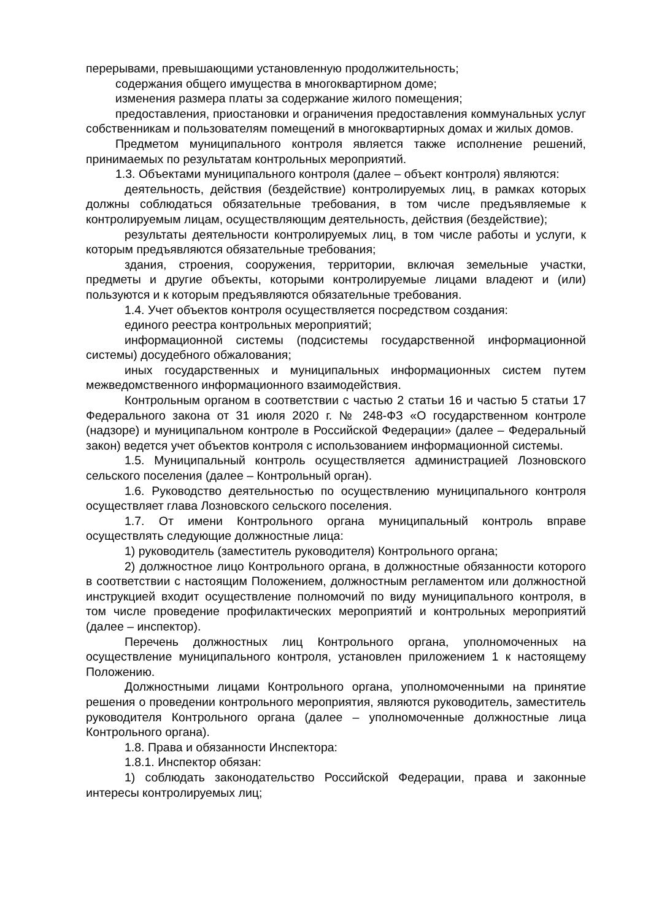перерывами, превышающими установленную продолжительность;
содержания общего имущества в многоквартирном доме;
изменения размера платы за содержание жилого помещения;
предоставления, приостановки и ограничения предоставления коммунальных услуг собственникам и пользователям помещений в многоквартирных домах и жилых домов.
Предметом муниципального контроля является также исполнение решений, принимаемых по результатам контрольных мероприятий.
1.3. Объектами муниципального контроля (далее – объект контроля) являются:
деятельность, действия (бездействие) контролируемых лиц, в рамках которых должны соблюдаться обязательные требования, в том числе предъявляемые к контролируемым лицам, осуществляющим деятельность, действия (бездействие);
результаты деятельности контролируемых лиц, в том числе работы и услуги, к которым предъявляются обязательные требования;
здания, строения, сооружения, территории, включая земельные участки, предметы и другие объекты, которыми контролируемые лицами владеют и (или) пользуются и к которым предъявляются обязательные требования.
1.4. Учет объектов контроля осуществляется посредством создания:
единого реестра контрольных мероприятий;
информационной системы (подсистемы государственной информационной системы) досудебного обжалования;
иных государственных и муниципальных информационных систем путем межведомственного информационного взаимодействия.
Контрольным органом в соответствии с частью 2 статьи 16 и частью 5 статьи 17 Федерального закона от 31 июля 2020 г. № 248-ФЗ «О государственном контроле (надзоре) и муниципальном контроле в Российской Федерации» (далее – Федеральный закон) ведется учет объектов контроля с использованием информационной системы.
1.5. Муниципальный контроль осуществляется администрацией Лозновского сельского поселения (далее – Контрольный орган).
1.6. Руководство деятельностью по осуществлению муниципального контроля осуществляет глава Лозновского сельского поселения.
1.7. От имени Контрольного органа муниципальный контроль вправе осуществлять следующие должностные лица:
1) руководитель (заместитель руководителя) Контрольного органа;
2) должностное лицо Контрольного органа, в должностные обязанности которого в соответствии с настоящим Положением, должностным регламентом или должностной инструкцией входит осуществление полномочий по виду муниципального контроля, в том числе проведение профилактических мероприятий и контрольных мероприятий (далее – инспектор).
Перечень должностных лиц Контрольного органа, уполномоченных на осуществление муниципального контроля, установлен приложением 1 к настоящему Положению.
Должностными лицами Контрольного органа, уполномоченными на принятие решения о проведении контрольного мероприятия, являются руководитель, заместитель руководителя Контрольного органа (далее – уполномоченные должностные лица Контрольного органа).
1.8. Права и обязанности Инспектора:
1.8.1. Инспектор обязан:
1) соблюдать законодательство Российской Федерации, права и законные интересы контролируемых лиц;